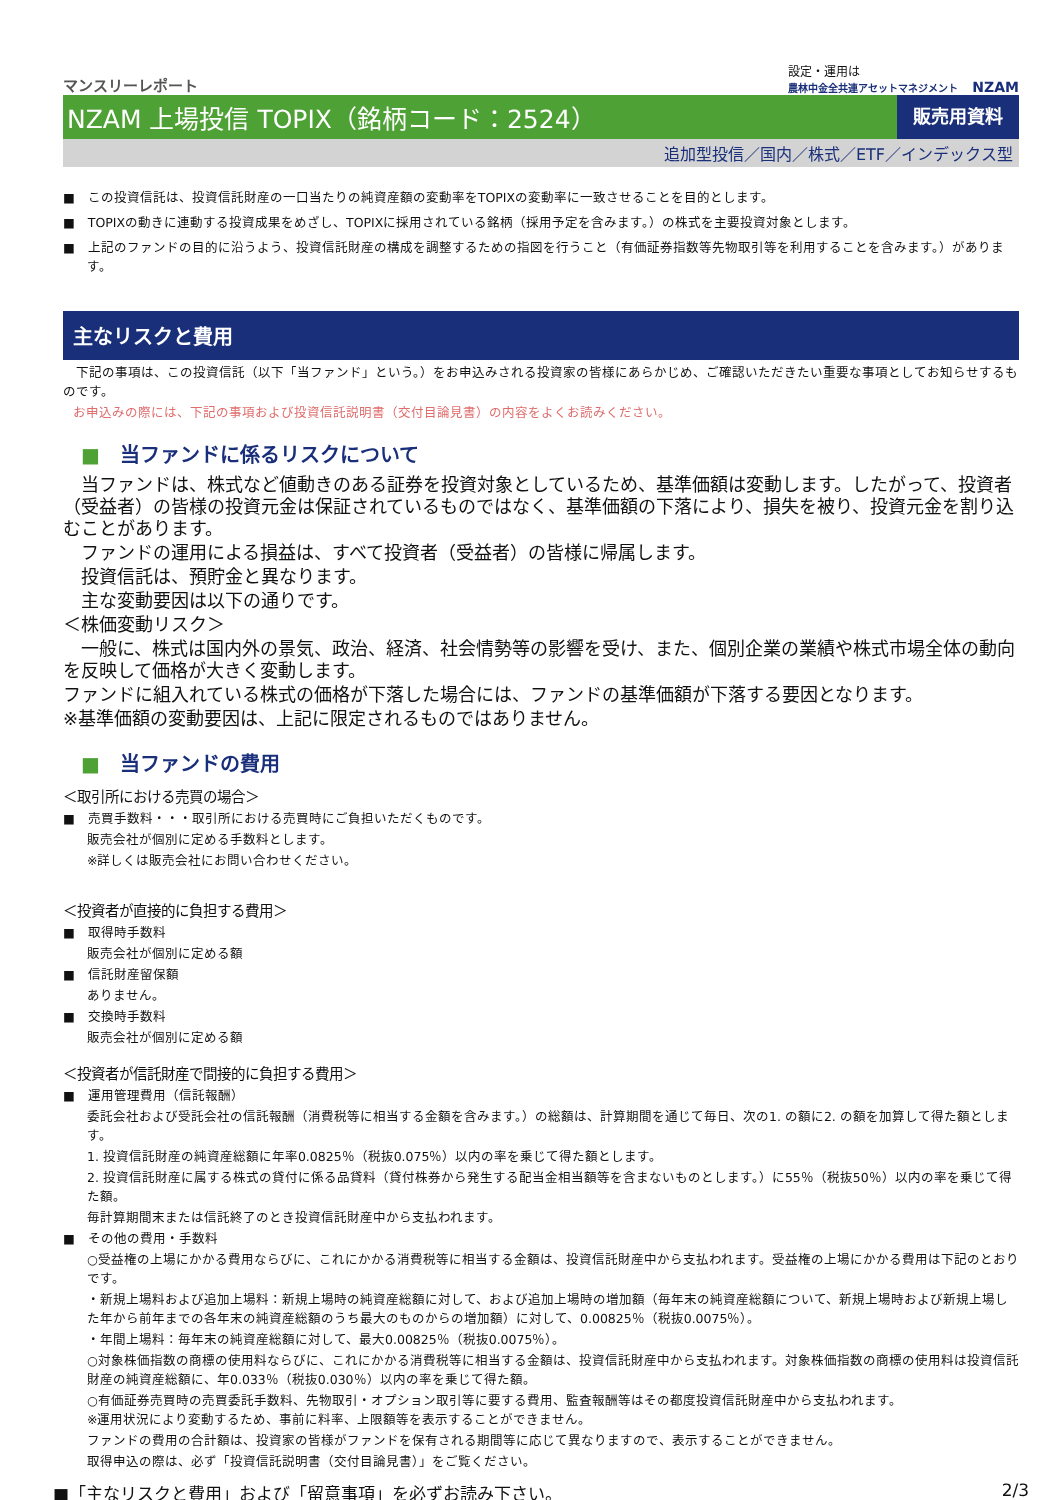マンスリーレポート
設定・運用は
農林中金全共連アセットマネジメント NZAM
NZAM 上場投信 TOPIX（銘柄コード：2524）
販売用資料
追加型投信／国内／株式／ETF／インデックス型
■　この投資信託は、投資信託財産の一口当たりの純資産額の変動率をTOPIXの変動率に一致させることを目的とします。
■　TOPIXの動きに連動する投資成果をめざし、TOPIXに採用されている銘柄（採用予定を含みます。）の株式を主要投資対象とします。
■　上記のファンドの目的に沿うよう、投資信託財産の構成を調整するための指図を行うこと（有価証券指数等先物取引等を利用することを含みます。）があります。
主なリスクと費用
　下記の事項は、この投資信託（以下「当ファンド」という。）をお申込みされる投資家の皆様にあらかじめ、ご確認いただきたい重要な事項としてお知らせするものです。
お申込みの際には、下記の事項および投資信託説明書（交付目論見書）の内容をよくお読みください。
■　当ファンドに係るリスクについて
　当ファンドは、株式など値動きのある証券を投資対象としているため、基準価額は変動します。したがって、投資者（受益者）の皆様の投資元金は保証されているものではなく、基準価額の下落により、損失を被り、投資元金を割り込むことがあります。
　ファンドの運用による損益は、すべて投資者（受益者）の皆様に帰属します。
　投資信託は、預貯金と異なります。
　主な変動要因は以下の通りです。
＜株価変動リスク＞
　一般に、株式は国内外の景気、政治、経済、社会情勢等の影響を受け、また、個別企業の業績や株式市場全体の動向を反映して価格が大きく変動します。
ファンドに組入れている株式の価格が下落した場合には、ファンドの基準価額が下落する要因となります。
※基準価額の変動要因は、上記に限定されるものではありません。
■　当ファンドの費用
＜取引所における売買の場合＞
■　売買手数料・・・取引所における売買時にご負担いただくものです。
販売会社が個別に定める手数料とします。
※詳しくは販売会社にお問い合わせください。
＜投資者が直接的に負担する費用＞
■　取得時手数料
販売会社が個別に定める額
■　信託財産留保額
ありません。
■　交換時手数料
販売会社が個別に定める額
＜投資者が信託財産で間接的に負担する費用＞
■　運用管理費用（信託報酬）
委託会社および受託会社の信託報酬（消費税等に相当する金額を含みます。）の総額は、計算期間を通じて毎日、次の1. の額に2. の額を加算して得た額とします。
1. 投資信託財産の純資産総額に年率0.0825％（税抜0.075％）以内の率を乗じて得た額とします。
2. 投資信託財産に属する株式の貸付に係る品貸料（貸付株券から発生する配当金相当額等を含まないものとします。）に55％（税抜50％）以内の率を乗じて得た額。
毎計算期間末または信託終了のとき投資信託財産中から支払われます。
■　その他の費用・手数料
○受益権の上場にかかる費用ならびに、これにかかる消費税等に相当する金額は、投資信託財産中から支払われます。受益権の上場にかかる費用は下記のとおりです。
・新規上場料および追加上場料：新規上場時の純資産総額に対して、および追加上場時の増加額（毎年末の純資産総額について、新規上場時および新規上場した年から前年までの各年末の純資産総額のうち最大のものからの増加額）に対して、0.00825％（税抜0.0075％）。
・年間上場料：毎年末の純資産総額に対して、最大0.00825％（税抜0.0075％）。
○対象株価指数の商標の使用料ならびに、これにかかる消費税等に相当する金額は、投資信託財産中から支払われます。対象株価指数の商標の使用料は投資信託財産の純資産総額に、年0.033％（税抜0.030％）以内の率を乗じて得た額。
○有価証券売買時の売買委託手数料、先物取引・オプション取引等に要する費用、監査報酬等はその都度投資信託財産中から支払われます。
※運用状況により変動するため、事前に料率、上限額等を表示することができません。
ファンドの費用の合計額は、投資家の皆様がファンドを保有される期間等に応じて異なりますので、表示することができません。
取得申込の際は、必ず「投資信託説明書（交付目論見書）」をご覧ください。
■「主なリスクと費用」および「留意事項」を必ずお読み下さい。 2/3